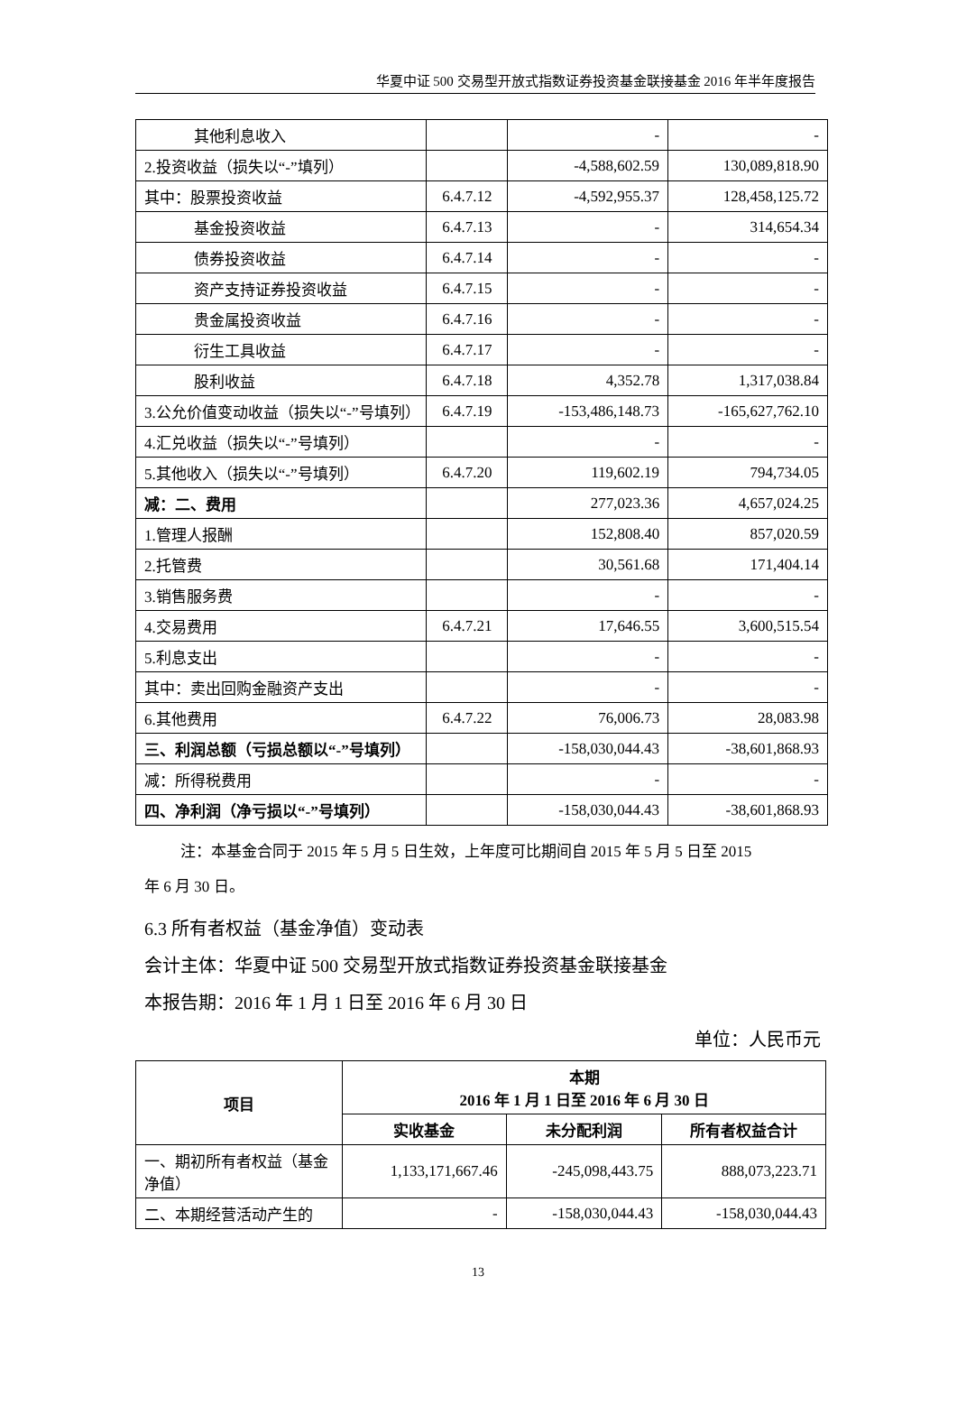华夏中证 500 交易型开放式指数证券投资基金联接基金 2016 年半年度报告
| 其他利息收入 | | - | - |
| 2.投资收益（损失以“-”填列） | | -4,588,602.59 | 130,089,818.90 |
| 其中：股票投资收益 | 6.4.7.12 | -4,592,955.37 | 128,458,125.72 |
| 基金投资收益 | 6.4.7.13 | - | 314,654.34 |
| 债券投资收益 | 6.4.7.14 | - | - |
| 资产支持证券投资收益 | 6.4.7.15 | - | - |
| 贵金属投资收益 | 6.4.7.16 | - | - |
| 衍生工具收益 | 6.4.7.17 | - | - |
| 股利收益 | 6.4.7.18 | 4,352.78 | 1,317,038.84 |
| 3.公允价值变动收益（损失以“-”号填列） | 6.4.7.19 | -153,486,148.73 | -165,627,762.10 |
| 4.汇兑收益（损失以“-”号填列） | | - | - |
| 5.其他收入（损失以“-”号填列） | 6.4.7.20 | 119,602.19 | 794,734.05 |
| 减：二、费用 | | 277,023.36 | 4,657,024.25 |
| 1.管理人报酬 | | 152,808.40 | 857,020.59 |
| 2.托管费 | | 30,561.68 | 171,404.14 |
| 3.销售服务费 | | - | - |
| 4.交易费用 | 6.4.7.21 | 17,646.55 | 3,600,515.54 |
| 5.利息支出 | | - | - |
| 其中：卖出回购金融资产支出 | | - | - |
| 6.其他费用 | 6.4.7.22 | 76,006.73 | 28,083.98 |
| 三、利润总额（亏损总额以“-”号填列） | | -158,030,044.43 | -38,601,868.93 |
| 减：所得税费用 | | - | - |
| 四、净利润（净亏损以“-”号填列） | | -158,030,044.43 | -38,601,868.93 |
注：本基金合同于 2015 年 5 月 5 日生效，上年度可比期间自 2015 年 5 月 5 日至 2015
年 6 月 30 日。
6.3 所有者权益（基金净值）变动表
会计主体：华夏中证 500 交易型开放式指数证券投资基金联接基金
本报告期：2016 年 1 月 1 日至 2016 年 6 月 30 日
单位：人民币元
| 项目 | 本期 2016 年 1 月 1 日至 2016 年 6 月 30 日 | | |
| --- | --- | --- | --- |
| | 实收基金 | 未分配利润 | 所有者权益合计 |
| 一、期初所有者权益（基金净值） | 1,133,171,667.46 | -245,098,443.75 | 888,073,223.71 |
| 二、本期经营活动产生的 | - | -158,030,044.43 | -158,030,044.43 |
13